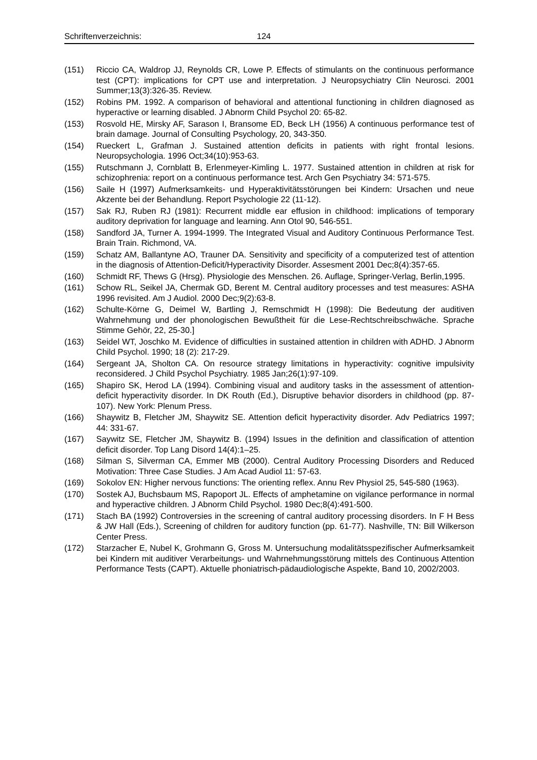Schriftenverzeichnis: 124
(151) Riccio CA, Waldrop JJ, Reynolds CR, Lowe P. Effects of stimulants on the continuous performance test (CPT): implications for CPT use and interpretation. J Neuropsychiatry Clin Neurosci. 2001 Summer;13(3):326-35. Review.
(152) Robins PM. 1992. A comparison of behavioral and attentional functioning in children diagnosed as hyperactive or learning disabled. J Abnorm Child Psychol 20: 65-82.
(153) Rosvold HE, Mirsky AF, Sarason I, Bransome ED, Beck LH (1956) A continuous performance test of brain damage. Journal of Consulting Psychology, 20, 343-350.
(154) Rueckert L, Grafman J. Sustained attention deficits in patients with right frontal lesions. Neuropsychologia. 1996 Oct;34(10):953-63.
(155) Rutschmann J, Cornblatt B, Erlenmeyer-Kimling L. 1977. Sustained attention in children at risk for schizophrenia: report on a continuous performance test. Arch Gen Psychiatry 34: 571-575.
(156) Saile H (1997) Aufmerksamkeits- und Hyperaktivitätsstörungen bei Kindern: Ursachen und neue Akzente bei der Behandlung. Report Psychologie 22 (11-12).
(157) Sak RJ, Ruben RJ (1981): Recurrent middle ear effusion in childhood: implications of temporary auditory deprivation for language and learning. Ann Otol 90, 546-551.
(158) Sandford JA, Turner A. 1994-1999. The Integrated Visual and Auditory Continuous Performance Test. Brain Train. Richmond, VA.
(159) Schatz AM, Ballantyne AO, Trauner DA. Sensitivity and specificity of a computerized test of attention in the diagnosis of Attention-Deficit/Hyperactivity Disorder. Assesment 2001 Dec;8(4):357-65.
(160) Schmidt RF, Thews G (Hrsg). Physiologie des Menschen. 26. Auflage, Springer-Verlag, Berlin,1995.
(161) Schow RL, Seikel JA, Chermak GD, Berent M. Central auditory processes and test measures: ASHA 1996 revisited. Am J Audiol. 2000 Dec;9(2):63-8.
(162) Schulte-Körne G, Deimel W, Bartling J, Remschmidt H (1998): Die Bedeutung der auditiven Wahrnehmung und der phonologischen Bewußtheit für die Lese-Rechtschreibschwäche. Sprache Stimme Gehör, 22, 25-30.]
(163) Seidel WT, Joschko M. Evidence of difficulties in sustained attention in children with ADHD. J Abnorm Child Psychol. 1990; 18 (2): 217-29.
(164) Sergeant JA, Sholton CA. On resource strategy limitations in hyperactivity: cognitive impulsivity reconsidered. J Child Psychol Psychiatry. 1985 Jan;26(1):97-109.
(165) Shapiro SK, Herod LA (1994). Combining visual and auditory tasks in the assessment of attention-deficit hyperactivity disorder. In DK Routh (Ed.), Disruptive behavior disorders in childhood (pp. 87-107). New York: Plenum Press.
(166) Shaywitz B, Fletcher JM, Shaywitz SE. Attention deficit hyperactivity disorder. Adv Pediatrics 1997; 44: 331-67.
(167) Saywitz SE, Fletcher JM, Shaywitz B. (1994) Issues in the definition and classification of attention deficit disorder. Top Lang Disord 14(4):1–25.
(168) Silman S, Silverman CA, Emmer MB (2000). Central Auditory Processing Disorders and Reduced Motivation: Three Case Studies. J Am Acad Audiol 11: 57-63.
(169) Sokolov EN: Higher nervous functions: The orienting reflex. Annu Rev Physiol 25, 545-580 (1963).
(170) Sostek AJ, Buchsbaum MS, Rapoport JL. Effects of amphetamine on vigilance performance in normal and hyperactive children. J Abnorm Child Psychol. 1980 Dec;8(4):491-500.
(171) Stach BA (1992) Controversies in the screening of cantral auditory processing disorders. In F H Bess & JW Hall (Eds.), Screening of children for auditory function (pp. 61-77). Nashville, TN: Bill Wilkerson Center Press.
(172) Starzacher E, Nubel K, Grohmann G, Gross M. Untersuchung modalitätsspezifischer Aufmerksamkeit bei Kindern mit auditiver Verarbeitungs- und Wahrnehmungsstörung mittels des Continuous Attention Performance Tests (CAPT). Aktuelle phoniatrisch-pädaudiologische Aspekte, Band 10, 2002/2003.